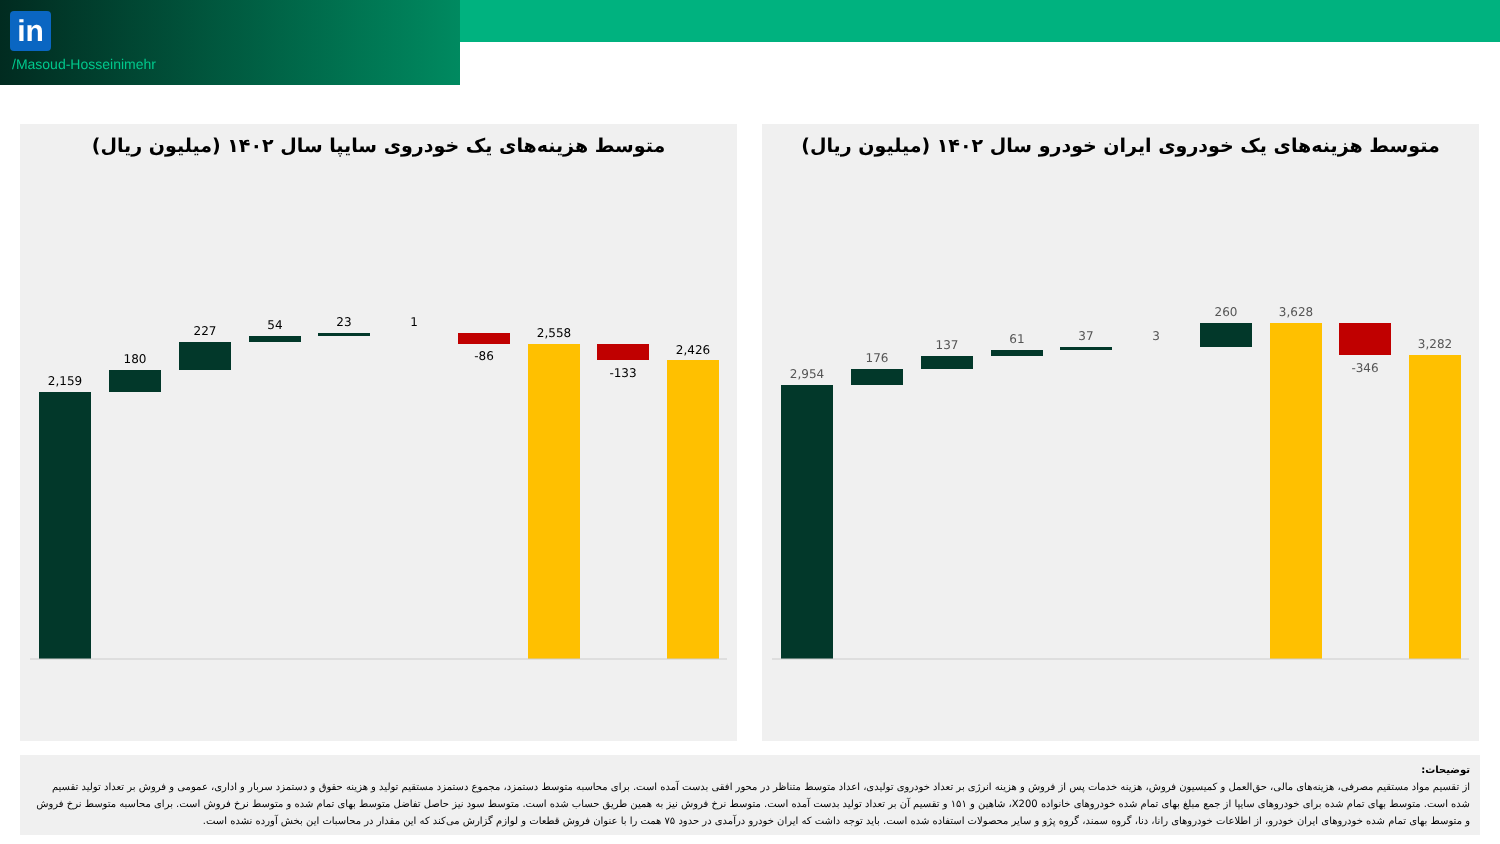in
/Masoud-Hosseinimehr
متوسط هزینه‌های یک خودروی سایپا سال ۱۴۰۲ (میلیون ریال)
2,159
180
227
54
23
1
-86
2,558
-133
2,426
متوسط هزینه‌های یک خودروی ایران خودرو سال ۱۴۰۲ (میلیون ریال)
2,954
176
137
61
37
3
260
3,628
-346
3,282
توضیحات:
از تقسیم مواد مستقیم مصرفی، هزینه‌های مالی، حق‌العمل و کمیسیون فروش، هزینه خدمات پس از فروش و هزینه انرژی بر تعداد خودروی تولیدی، اعداد متوسط متناظر در محور افقی بدست آمده است. برای محاسبه متوسط دستمزد، مجموع دستمزد مستقیم تولید و هزینه حقوق و دستمزد سربار و اداری، عمومی و فروش بر تعداد تولید تقسیم شده است. متوسط بهای تمام شده برای خودروهای سایپا از جمع مبلغ بهای تمام شده خودروهای خانواده X200، شاهین و ۱۵۱ و تقسیم آن بر تعداد تولید بدست آمده است. متوسط نرخ فروش نیز به همین طریق حساب شده است. متوسط سود نیز حاصل تفاضل متوسط بهای تمام شده و متوسط نرخ فروش است. برای محاسبه متوسط نرخ فروش و متوسط بهای تمام شده خودروهای ایران خودرو، از اطلاعات خودروهای رانا، دنا، گروه سمند، گروه پژو و سایر محصولات استفاده شده است. باید توجه داشت که ایران خودرو درآمدی در حدود ۷۵ همت را با عنوان فروش قطعات و لوازم گزارش می‌کند که این مقدار در محاسبات این بخش آورده نشده است.